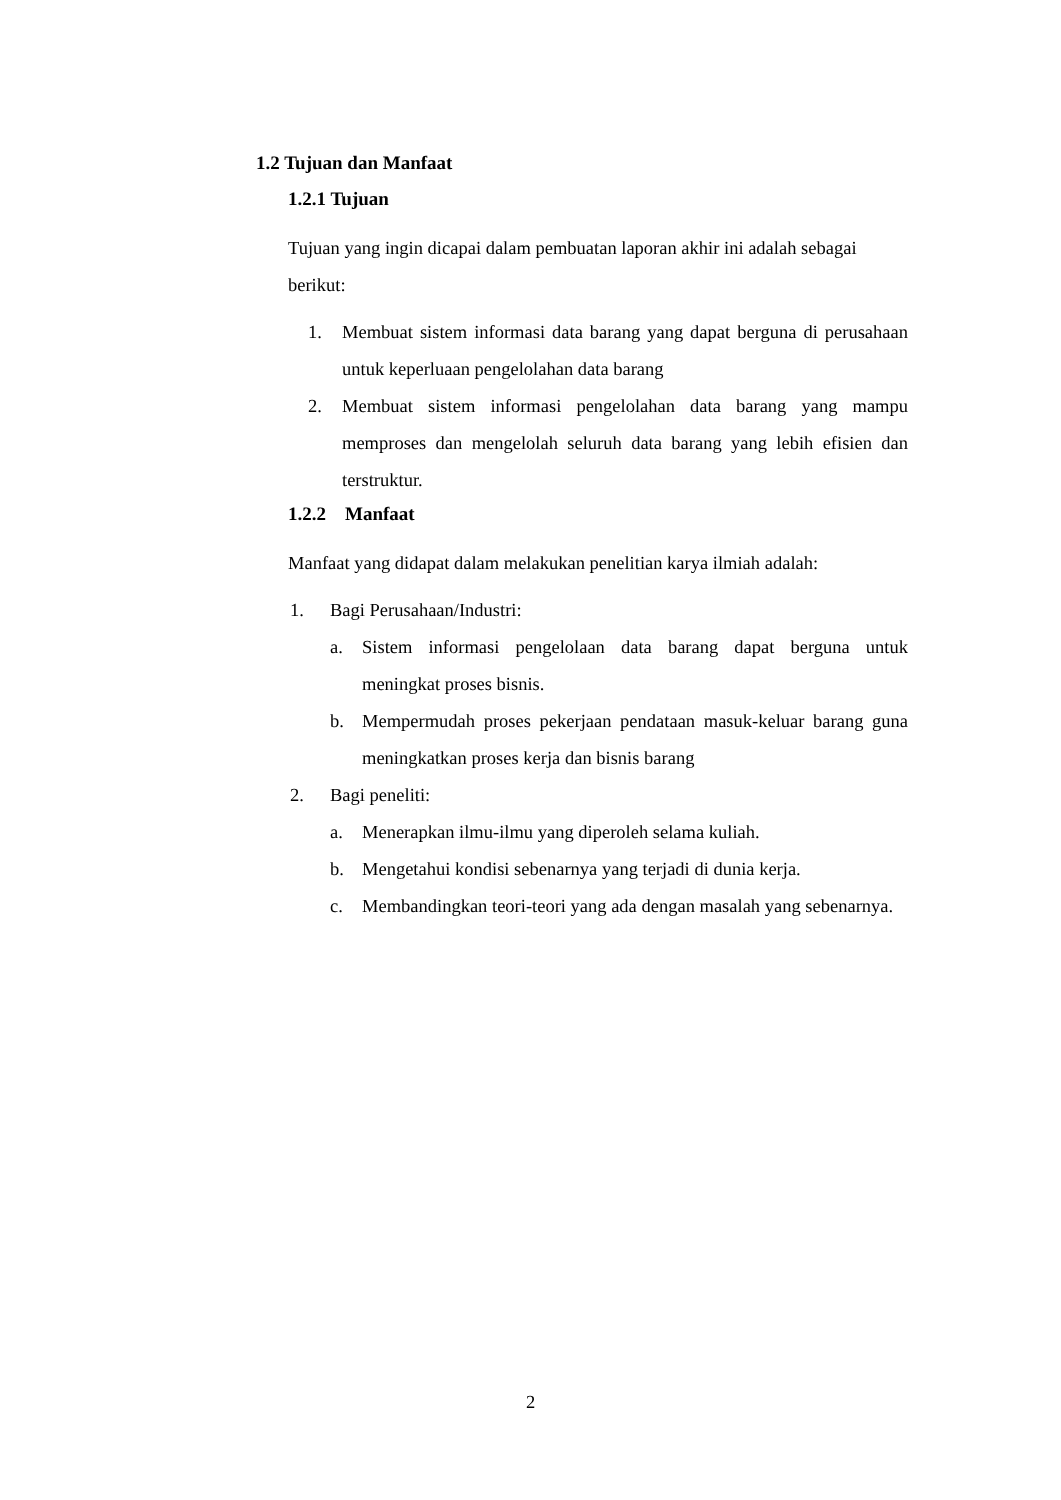1.2 Tujuan dan Manfaat
1.2.1 Tujuan
Tujuan yang ingin dicapai dalam pembuatan laporan akhir ini adalah sebagai berikut:
1. Membuat sistem informasi data barang yang dapat berguna di perusahaan untuk keperluaan pengelolahan data barang
2. Membuat sistem informasi pengelolahan data barang yang mampu memproses dan mengelolah seluruh data barang yang lebih efisien dan terstruktur.
1.2.2 Manfaat
Manfaat yang didapat dalam melakukan penelitian karya ilmiah adalah:
1. Bagi Perusahaan/Industri:
a. Sistem informasi pengelolaan data barang dapat berguna untuk meningkat proses bisnis.
b. Mempermudah proses pekerjaan pendataan masuk-keluar barang guna meningkatkan proses kerja dan bisnis barang
2. Bagi peneliti:
a. Menerapkan ilmu-ilmu yang diperoleh selama kuliah.
b. Mengetahui kondisi sebenarnya yang terjadi di dunia kerja.
c. Membandingkan teori-teori yang ada dengan masalah yang sebenarnya.
2